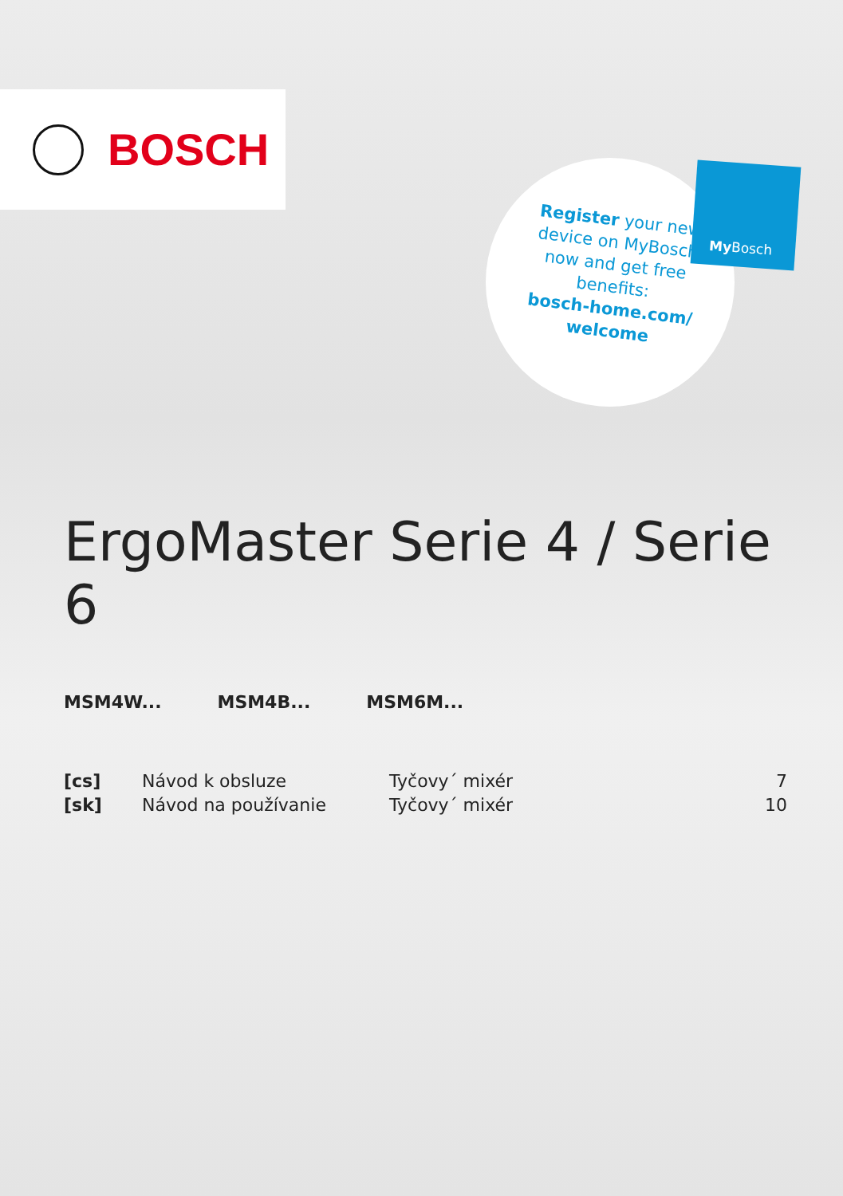BOSCH
Register your new device on MyBosch now and get free benefits:
bosch-home.com/ welcome
My Bosch
ErgoMaster Serie 4 / Serie 6
MSM4W... MSM4B... MSM6M...
[cs] Návod k obsluze Tyčovy´ mixér 7
[sk] Návod na používanie Tyčovy´ mixér 10